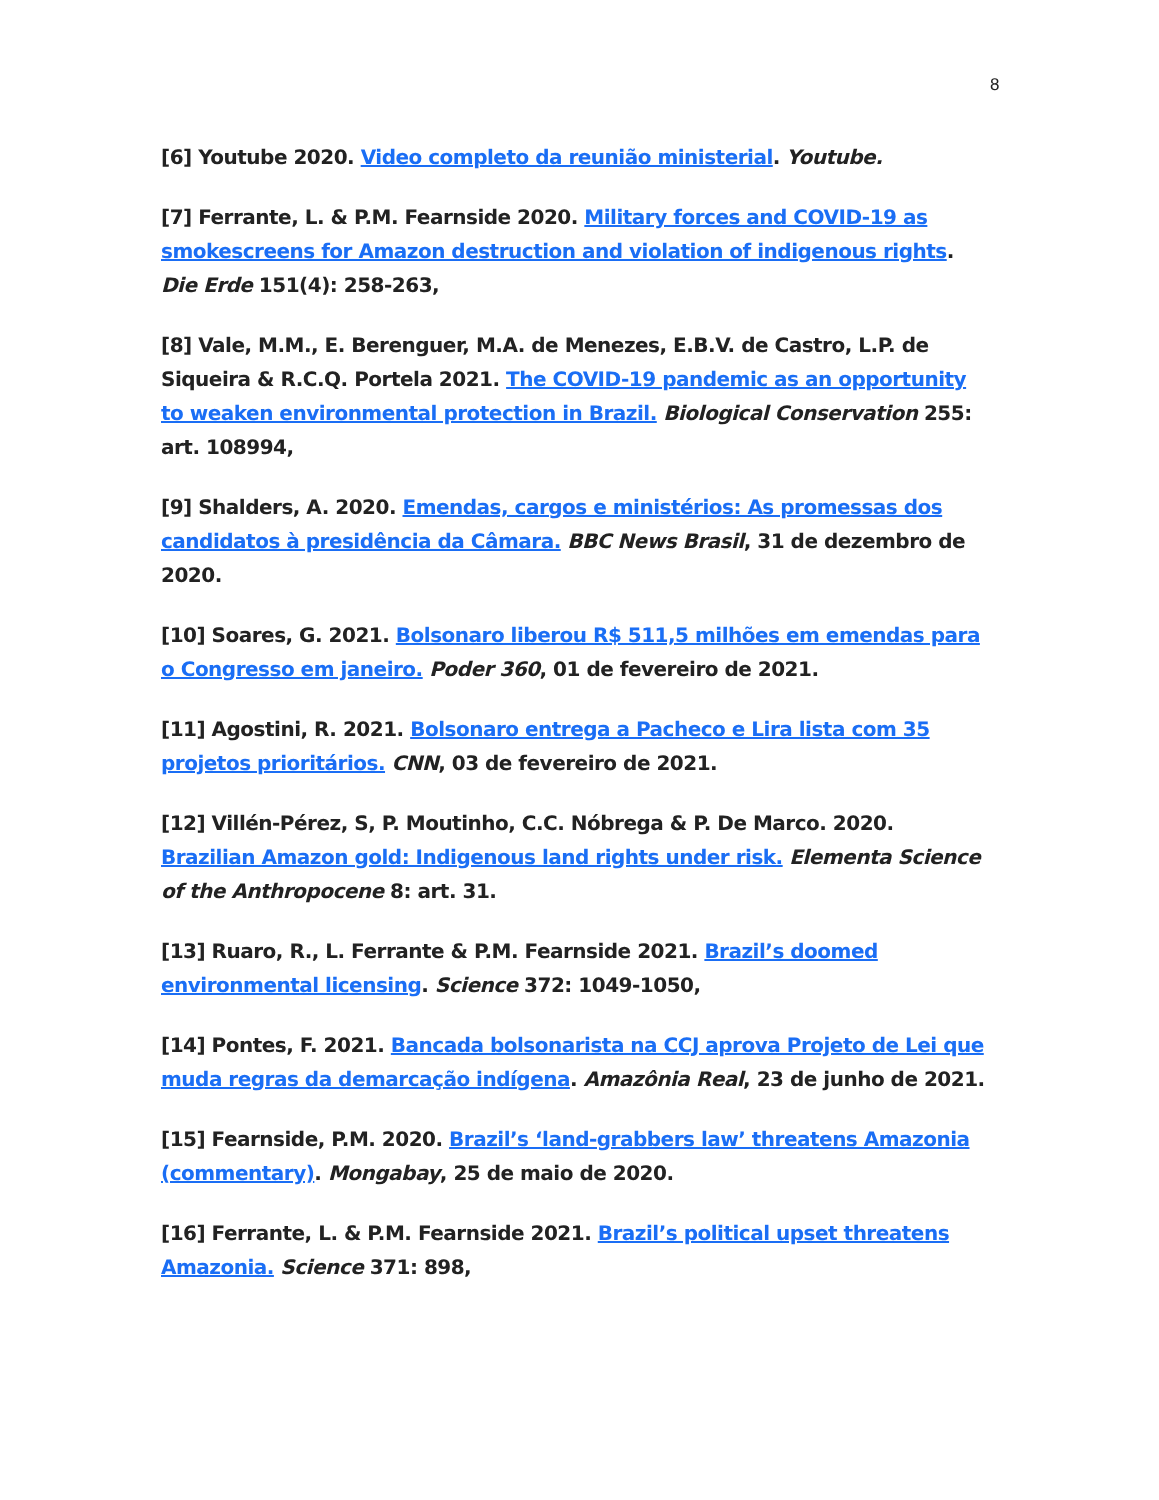8
[6] Youtube 2020. Video completo da reunião ministerial. Youtube.
[7] Ferrante, L. & P.M. Fearnside 2020. Military forces and COVID-19 as smokescreens for Amazon destruction and violation of indigenous rights. Die Erde 151(4): 258-263,
[8] Vale, M.M., E. Berenguer, M.A. de Menezes, E.B.V. de Castro, L.P. de Siqueira & R.C.Q. Portela 2021. The COVID-19 pandemic as an opportunity to weaken environmental protection in Brazil. Biological Conservation 255: art. 108994,
[9] Shalders, A. 2020. Emendas, cargos e ministérios: As promessas dos candidatos à presidência da Câmara. BBC News Brasil, 31 de dezembro de 2020.
[10] Soares, G. 2021. Bolsonaro liberou R$ 511,5 milhões em emendas para o Congresso em janeiro. Poder 360, 01 de fevereiro de 2021.
[11] Agostini, R. 2021. Bolsonaro entrega a Pacheco e Lira lista com 35 projetos prioritários. CNN, 03 de fevereiro de 2021.
[12] Villén-Pérez, S, P. Moutinho, C.C. Nóbrega & P. De Marco. 2020. Brazilian Amazon gold: Indigenous land rights under risk. Elementa Science of the Anthropocene 8: art. 31.
[13] Ruaro, R., L. Ferrante & P.M. Fearnside 2021. Brazil’s doomed environmental licensing. Science 372: 1049-1050,
[14] Pontes, F. 2021. Bancada bolsonarista na CCJ aprova Projeto de Lei que muda regras da demarcação indígena. Amazônia Real, 23 de junho de 2021.
[15] Fearnside, P.M. 2020. Brazil’s ‘land-grabbers law’ threatens Amazonia (commentary). Mongabay, 25 de maio de 2020.
[16] Ferrante, L. & P.M. Fearnside 2021. Brazil’s political upset threatens Amazonia. Science 371: 898,